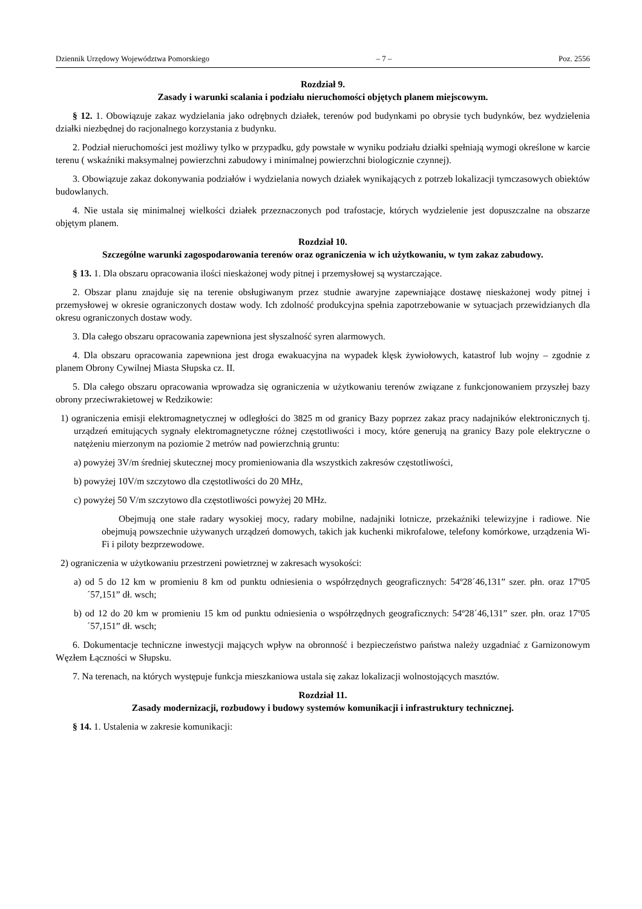Dziennik Urzędowy Województwa Pomorskiego – 7 – Poz. 2556
Rozdział 9.
Zasady i warunki scalania i podziału nieruchomości objętych planem miejscowym.
§ 12. 1. Obowiązuje zakaz wydzielania jako odrębnych działek, terenów pod budynkami po obrysie tych budynków, bez wydzielenia działki niezbędnej do racjonalnego korzystania z budynku.
2. Podział nieruchomości jest możliwy tylko w przypadku, gdy powstałe w wyniku podziału działki spełniają wymogi określone w karcie terenu ( wskaźniki maksymalnej powierzchni zabudowy i minimalnej powierzchni biologicznie czynnej).
3. Obowiązuje zakaz dokonywania podziałów i wydzielania nowych działek wynikających z potrzeb lokalizacji tymczasowych obiektów budowlanych.
4. Nie ustala się minimalnej wielkości działek przeznaczonych pod trafostacje, których wydzielenie jest dopuszczalne na obszarze objętym planem.
Rozdział 10.
Szczególne warunki zagospodarowania terenów oraz ograniczenia w ich użytkowaniu, w tym zakaz zabudowy.
§ 13. 1. Dla obszaru opracowania ilości nieskażonej wody pitnej i przemysłowej są wystarczające.
2. Obszar planu znajduje się na terenie obsługiwanym przez studnie awaryjne zapewniające dostawę nieskażonej wody pitnej i przemysłowej w okresie ograniczonych dostaw wody. Ich zdolność produkcyjna spełnia zapotrzebowanie w sytuacjach przewidzianych dla okresu ograniczonych dostaw wody.
3. Dla całego obszaru opracowania zapewniona jest słyszalność syren alarmowych.
4. Dla obszaru opracowania zapewniona jest droga ewakuacyjna na wypadek klęsk żywiołowych, katastrof lub wojny – zgodnie z planem Obrony Cywilnej Miasta Słupska cz. II.
5. Dla całego obszaru opracowania wprowadza się ograniczenia w użytkowaniu terenów związane z funkcjonowaniem przyszłej bazy obrony przeciwrakietowej w Redzikowie:
1) ograniczenia emisji elektromagnetycznej w odległości do 3825 m od granicy Bazy poprzez zakaz pracy nadajników elektronicznych tj. urządzeń emitujących sygnały elektromagnetyczne różnej częstotliwości i mocy, które generują na granicy Bazy pole elektryczne o natężeniu mierzonym na poziomie 2 metrów nad powierzchnią gruntu:
a) powyżej 3V/m średniej skutecznej mocy promieniowania dla wszystkich zakresów częstotliwości,
b) powyżej 10V/m szczytowo dla częstotliwości do 20 MHz,
c) powyżej 50 V/m szczytowo dla częstotliwości powyżej 20 MHz.
Obejmują one stałe radary wysokiej mocy, radary mobilne, nadajniki lotnicze, przekaźniki telewizyjne i radiowe. Nie obejmują powszechnie używanych urządzeń domowych, takich jak kuchenki mikrofalowe, telefony komórkowe, urządzenia Wi-Fi i piloty bezprzewodowe.
2) ograniczenia w użytkowaniu przestrzeni powietrznej w zakresach wysokości:
a) od 5 do 12 km w promieniu 8 km od punktu odniesienia o współrzędnych geograficznych: 54º28´46,131” szer. płn. oraz 17º05´57,151” dł. wsch;
b) od 12 do 20 km w promieniu 15 km od punktu odniesienia o współrzędnych geograficznych: 54º28´46,131” szer. płn. oraz 17º05´57,151” dł. wsch;
6. Dokumentacje techniczne inwestycji mających wpływ na obronność i bezpieczeństwo państwa należy uzgadniać z Garnizonowym Węzłem Łączności w Słupsku.
7. Na terenach, na których występuje funkcja mieszkaniowa ustala się zakaz lokalizacji wolnostojących masztów.
Rozdział 11.
Zasady modernizacji, rozbudowy i budowy systemów komunikacji i infrastruktury technicznej.
§ 14. 1. Ustalenia w zakresie komunikacji: